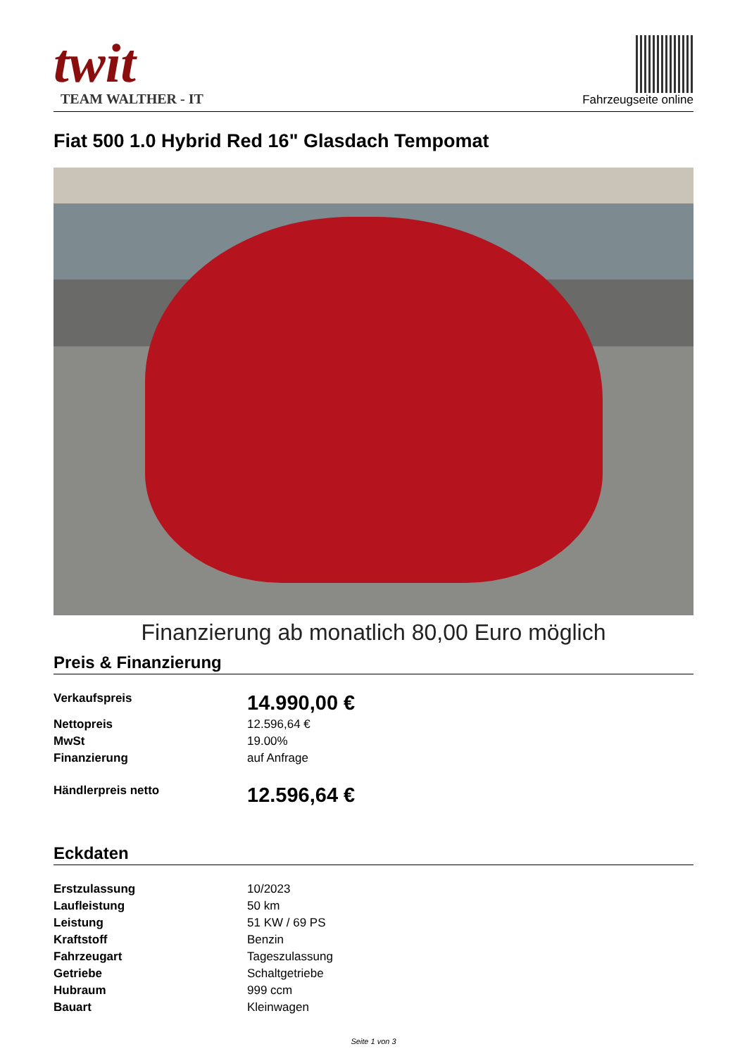twit
TEAM WALTHER - IT
Fahrzeugseite online
Fiat 500 1.0 Hybrid Red 16" Glasdach Tempomat
Finanzierung ab monatlich 80,00 Euro möglich
Preis & Finanzierung
| Verkaufspreis | 14.990,00 € |
| Nettopreis | 12.596,64 € |
| MwSt | 19.00% |
| Finanzierung | auf Anfrage |
| Händlerpreis netto | 12.596,64 € |
Eckdaten
| Erstzulassung | 10/2023 |
| Laufleistung | 50 km |
| Leistung | 51 KW / 69 PS |
| Kraftstoff | Benzin |
| Fahrzeugart | Tageszulassung |
| Getriebe | Schaltgetriebe |
| Hubraum | 999 ccm |
| Bauart | Kleinwagen |
Seite 1 von 3